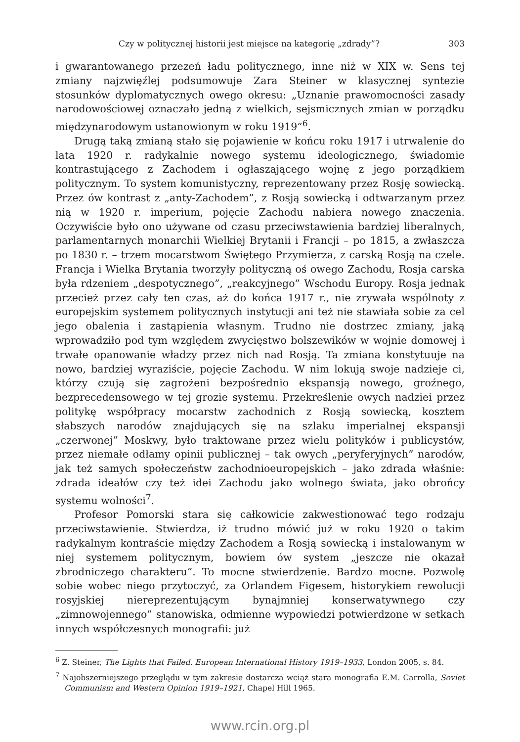Czy w politycznej historii jest miejsce na kategorię „zdrady”? 303
i gwarantowanego przezeń ładu politycznego, inne niż w XIX w. Sens tej zmiany najzwięźlej podsumowuje Zara Steiner w klasycznej syntezie stosunków dyplomatycznych owego okresu: „Uznanie prawomocności zasady narodowościowej oznaczało jedną z wielkich, sejsmicznych zmian w porządku międzynarodowym ustanowionym w roku 1919”<sup>6</sup>.
Drugą taką zmianą stało się pojawienie w końcu roku 1917 i utrwalenie do lata 1920 r. radykalnie nowego systemu ideologicznego, świadomie kontrastującego z Zachodem i ogłaszającego wojnę z jego porządkiem politycznym. To system komunistyczny, reprezentowany przez Rosję sowiecką. Przez ów kontrast z „anty-Zachodem”, z Rosją sowiecką i odtwarzanym przez nią w 1920 r. imperium, pojęcie Zachodu nabiera nowego znaczenia. Oczywiście było ono używane od czasu przeciwstawienia bardziej liberalnych, parlamentarnych monarchii Wielkiej Brytanii i Francji – po 1815, a zwłaszcza po 1830 r. – trzem mocarstwom Świętego Przymierza, z carską Rosją na czele. Francja i Wielka Brytania tworzyły polityczną oś owego Zachodu, Rosja carska była rdzeniem „despotycznego”, „reakcyjnego” Wschodu Europy. Rosja jednak przecież przez cały ten czas, aż do końca 1917 r., nie zrywała wspólnoty z europejskim systemem politycznych instytucji ani też nie stawiała sobie za cel jego obalenia i zastąpienia własnym. Trudno nie dostrzec zmiany, jaką wprowadziło pod tym względem zwycięstwo bolszewików w wojnie domowej i trwałe opanowanie władzy przez nich nad Rosją. Ta zmiana konstytuuje na nowo, bardziej wyraziście, pojęcie Zachodu. W nim lokują swoje nadzieje ci, którzy czują się zagrożeni bezpośrednio ekspansją nowego, groźnego, bezprecedensowego w tej grozie systemu. Przekreślenie owych nadziei przez politykę współpracy mocarstw zachodnich z Rosją sowiecką, kosztem słabszych narodów znajdujących się na szlaku imperialnej ekspansji „czerwonej” Moskwy, było traktowane przez wielu polityków i publicystów, przez niemałe odłamy opinii publicznej – tak owych „peryferyjnych” narodów, jak też samych społeczeństw zachodnioeuropejskich – jako zdrada właśnie: zdrada ideałów czy też idei Zachodu jako wolnego świata, jako obrońcy systemu wolności<sup>7</sup>.
Profesor Pomorski stara się całkowicie zakwestionować tego rodzaju przeciwstawienie. Stwierdza, iż trudno mówić już w roku 1920 o takim radykalnym kontraście między Zachodem a Rosją sowiecką i instalowanym w niej systemem politycznym, bowiem ów system „jeszcze nie okazał zbrodniczego charakteru”. To mocne stwierdzenie. Bardzo mocne. Pozwolę sobie wobec niego przytoczyć, za Orlandem Figesem, historykiem rewolucji rosyjskiej niereprezentującym bynajmniej konserwatywnego czy „zimnowojennego” stanowiska, odmienne wypowiedzi potwierdzone w setkach innych współczesnych monografii: już
<sup>6</sup> Z. Steiner, The Lights that Failed. European International History 1919–1933, London 2005, s. 84.
<sup>7</sup> Najobszerniejszego przeglądu w tym zakresie dostarcza wciąż stara monografia E.M. Carrolla, Soviet Communism and Western Opinion 1919–1921, Chapel Hill 1965.
www.rcin.org.pl